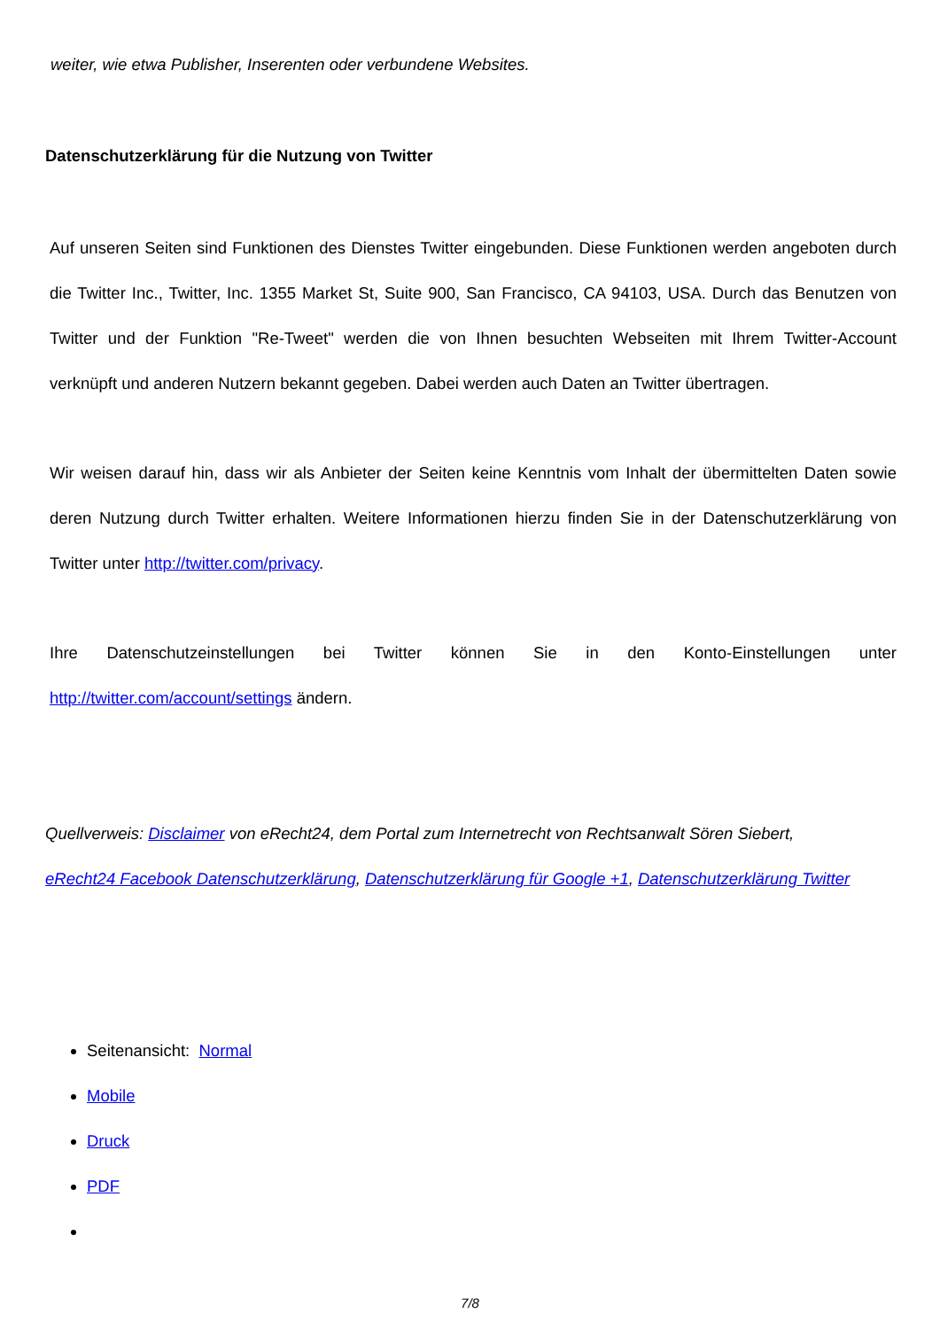weiter, wie etwa Publisher, Inserenten oder verbundene Websites.
Datenschutzerklärung für die Nutzung von Twitter
Auf unseren Seiten sind Funktionen des Dienstes Twitter eingebunden. Diese Funktionen werden angeboten durch die Twitter Inc., Twitter, Inc. 1355 Market St, Suite 900, San Francisco, CA 94103, USA. Durch das Benutzen von Twitter und der Funktion "Re-Tweet" werden die von Ihnen besuchten Webseiten mit Ihrem Twitter-Account verknüpft und anderen Nutzern bekannt gegeben. Dabei werden auch Daten an Twitter übertragen.
Wir weisen darauf hin, dass wir als Anbieter der Seiten keine Kenntnis vom Inhalt der übermittelten Daten sowie deren Nutzung durch Twitter erhalten. Weitere Informationen hierzu finden Sie in der Datenschutzerklärung von Twitter unter http://twitter.com/privacy.
Ihre Datenschutzeinstellungen bei Twitter können Sie in den Konto-Einstellungen unter http://twitter.com/account/settings ändern.
Quellverweis: Disclaimer von eRecht24, dem Portal zum Internetrecht von Rechtsanwalt Sören Siebert, eRecht24 Facebook Datenschutzerklärung, Datenschutzerklärung für Google +1, Datenschutzerklärung Twitter
Seitenansicht: Normal
Mobile
Druck
PDF
7/8